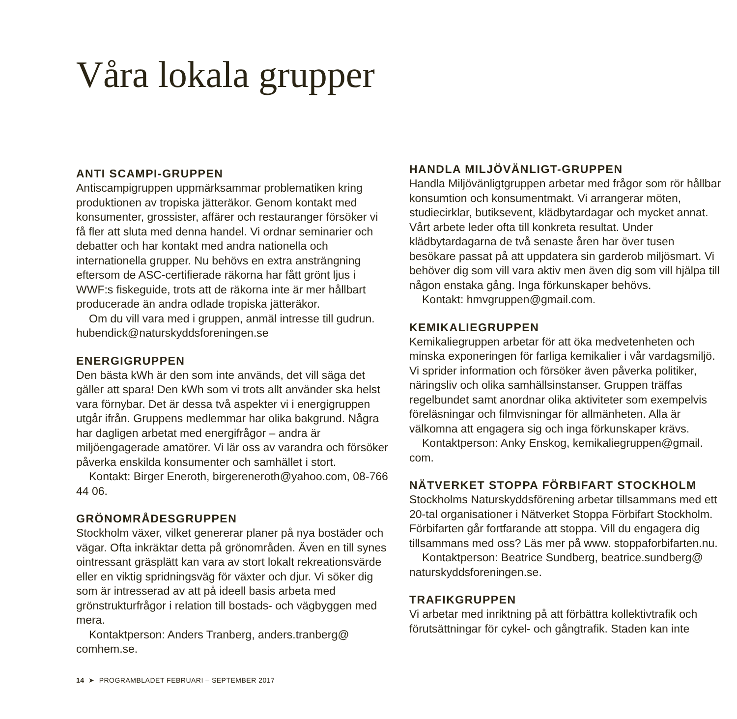Våra lokala grupper
ANTI SCAMPI-GRUPPEN
Antiscampigruppen uppmärksammar problematiken kring produktionen av tropiska jätteräkor. Genom kontakt med konsumenter, grossister, affärer och restauranger försöker vi få fler att sluta med denna handel. Vi ordnar seminarier och debatter och har kontakt med andra nationella och internationella grupper. Nu behövs en extra ansträngning eftersom de ASC-certifierade räkorna har fått grönt ljus i WWF:s fiskeguide, trots att de räkorna inte är mer hållbart producerade än andra odlade tropiska jätteräkor.
Om du vill vara med i gruppen, anmäl intresse till gudrun. hubendick@naturskyddsforeningen.se
ENERGIGRUPPEN
Den bästa kWh är den som inte används, det vill säga det gäller att spara! Den kWh som vi trots allt använder ska helst vara förnybar. Det är dessa två aspekter vi i energigruppen utgår ifrån. Gruppens medlemmar har olika bakgrund. Några har dagligen arbetat med energifrågor – andra är miljöengagerade amatörer. Vi lär oss av varandra och försöker påverka enskilda konsumenter och samhället i stort.
Kontakt: Birger Eneroth, birgereneroth@yahoo.com, 08-766 44 06.
GRÖNOMRÅDESGRUPPEN
Stockholm växer, vilket genererar planer på nya bostäder och vägar. Ofta inkräktar detta på grönområden. Även en till synes ointressant gräsplätt kan vara av stort lokalt rekreationsvärde eller en viktig spridningsväg för växter och djur. Vi söker dig som är intresserad av att på ideell basis arbeta med grönstrukturfrågor i relation till bostads- och vägbyggen med mera.
Kontaktperson: Anders Tranberg, anders.tranberg@ comhem.se.
HANDLA MILJÖVÄNLIGT-GRUPPEN
Handla Miljövänligtgruppen arbetar med frågor som rör hållbar konsumtion och konsumentmakt. Vi arrangerar möten, studiecirklar, butiksevent, klädbytardagar och mycket annat. Vårt arbete leder ofta till konkreta resultat. Under klädbytardagarna de två senaste åren har över tusen besökare passat på att uppdatera sin garderob miljösmart. Vi behöver dig som vill vara aktiv men även dig som vill hjälpa till någon enstaka gång. Inga förkunskaper behövs.
Kontakt: hmvgruppen@gmail.com.
KEMIKALIEGRUPPEN
Kemikaliegruppen arbetar för att öka medvetenheten och minska exponeringen för farliga kemikalier i vår vardagsmiljö. Vi sprider information och försöker även påverka politiker, näringsliv och olika samhällsinstanser. Gruppen träffas regelbundet samt anordnar olika aktiviteter som exempelvis föreläsningar och filmvisningar för allmänheten. Alla är välkomna att engagera sig och inga förkunskaper krävs.
Kontaktperson: Anky Enskog, kemikaliegruppen@gmail. com.
NÄTVERKET STOPPA FÖRBIFART STOCKHOLM
Stockholms Naturskyddsförening arbetar tillsammans med ett 20-tal organisationer i Nätverket Stoppa Förbifart Stockholm. Förbifarten går fortfarande att stoppa. Vill du engagera dig tillsammans med oss? Läs mer på www. stoppaforbifarten.nu.
Kontaktperson: Beatrice Sundberg, beatrice.sundberg@ naturskyddsforeningen.se.
TRAFIKGRUPPEN
Vi arbetar med inriktning på att förbättra kollektivtrafik och förutsättningar för cykel- och gångtrafik. Staden kan inte
14 ➤ PROGRAMBLADET FEBRUARI – SEPTEMBER 2017